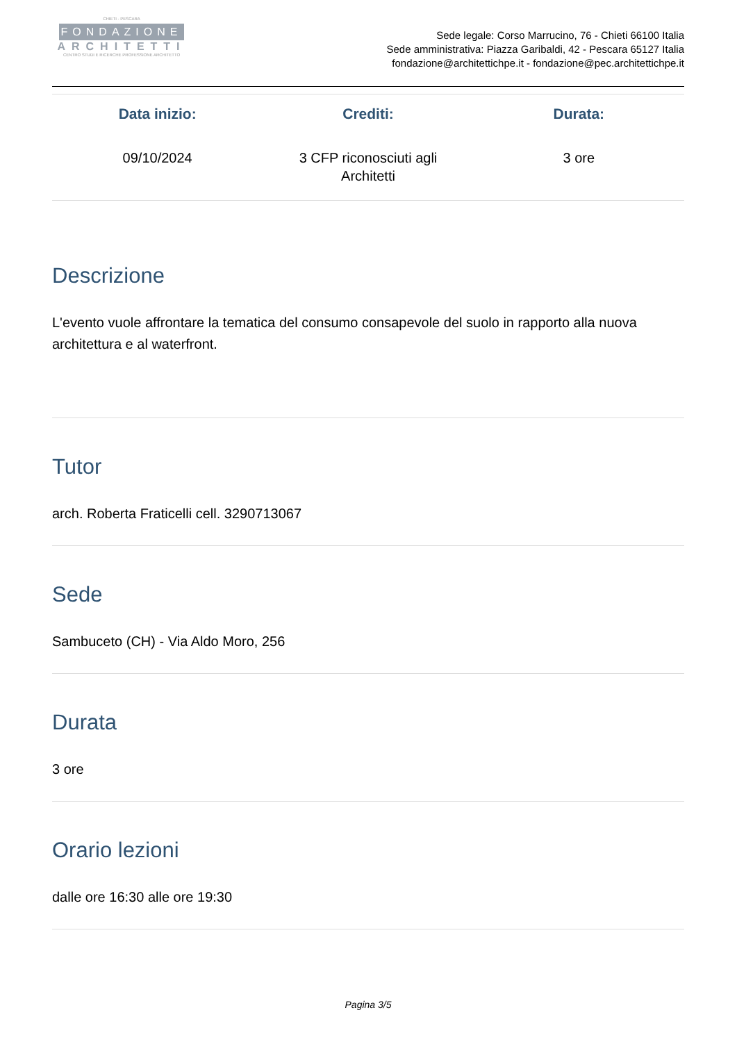CHIETI - PESCARA
FONDAZIONE
ARCHITETTI
CENTRO STUDI E RICERCHE PROFESSIONE ARCHITETTO
Sede legale: Corso Marrucino, 76 - Chieti 66100 Italia
Sede amministrativa: Piazza Garibaldi, 42 - Pescara 65127 Italia
fondazione@architettichpe.it - fondazione@pec.architettichpe.it
| Data inizio: | Crediti: | Durata: |
| --- | --- | --- |
| 09/10/2024 | 3 CFP riconosciuti agli Architetti | 3 ore |
Descrizione
L'evento vuole affrontare la tematica del consumo consapevole del suolo in rapporto alla nuova architettura e al waterfront.
Tutor
arch. Roberta Fraticelli cell. 3290713067
Sede
Sambuceto (CH) - Via Aldo Moro, 256
Durata
3 ore
Orario lezioni
dalle ore 16:30 alle ore 19:30
Pagina 3/5